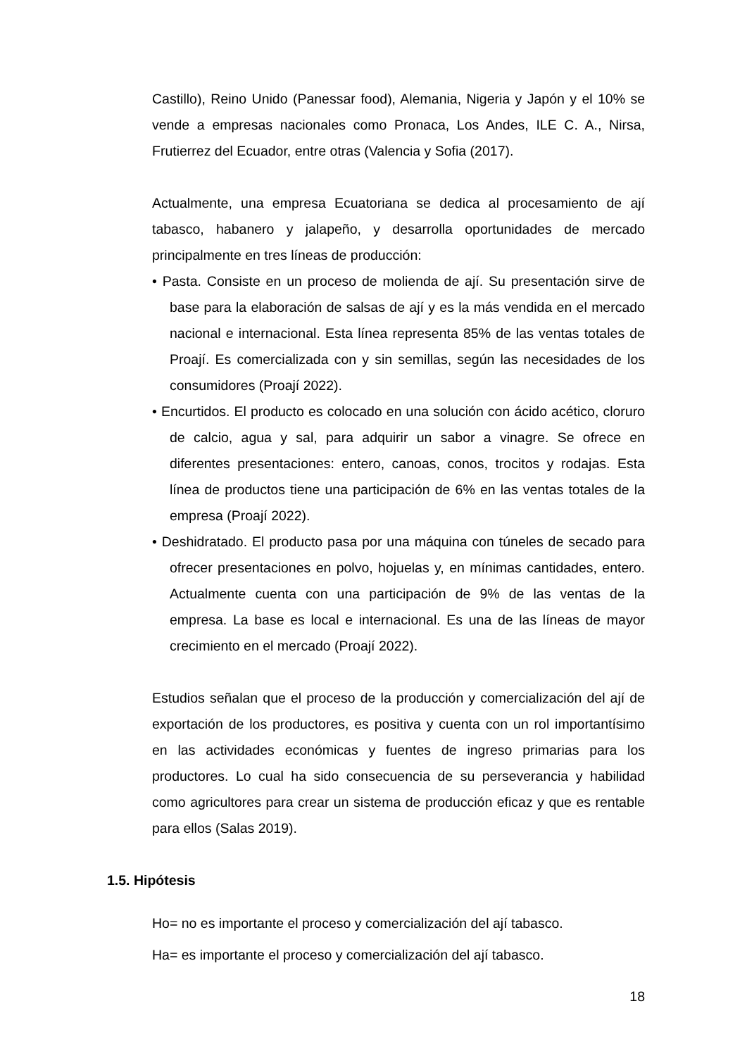Castillo), Reino Unido (Panessar food), Alemania, Nigeria y Japón y el 10% se vende a empresas nacionales como Pronaca, Los Andes, ILE C. A., Nirsa, Frutierrez del Ecuador, entre otras (Valencia y Sofia (2017).
Actualmente, una empresa Ecuatoriana se dedica al procesamiento de ají tabasco, habanero y jalapeño, y desarrolla oportunidades de mercado principalmente en tres líneas de producción:
• Pasta. Consiste en un proceso de molienda de ají. Su presentación sirve de base para la elaboración de salsas de ají y es la más vendida en el mercado nacional e internacional. Esta línea representa 85% de las ventas totales de Proají. Es comercializada con y sin semillas, según las necesidades de los consumidores (Proají 2022).
• Encurtidos. El producto es colocado en una solución con ácido acético, cloruro de calcio, agua y sal, para adquirir un sabor a vinagre. Se ofrece en diferentes presentaciones: entero, canoas, conos, trocitos y rodajas. Esta línea de productos tiene una participación de 6% en las ventas totales de la empresa (Proají 2022).
• Deshidratado. El producto pasa por una máquina con túneles de secado para ofrecer presentaciones en polvo, hojuelas y, en mínimas cantidades, entero. Actualmente cuenta con una participación de 9% de las ventas de la empresa. La base es local e internacional. Es una de las líneas de mayor crecimiento en el mercado (Proají 2022).
Estudios señalan que el proceso de la producción y comercialización del ají de exportación de los productores, es positiva y cuenta con un rol importantísimo en las actividades económicas y fuentes de ingreso primarias para los productores. Lo cual ha sido consecuencia de su perseverancia y habilidad como agricultores para crear un sistema de producción eficaz y que es rentable para ellos (Salas 2019).
1.5. Hipótesis
Ho= no es importante el proceso y comercialización del ají tabasco.
Ha= es importante el proceso y comercialización del ají tabasco.
18